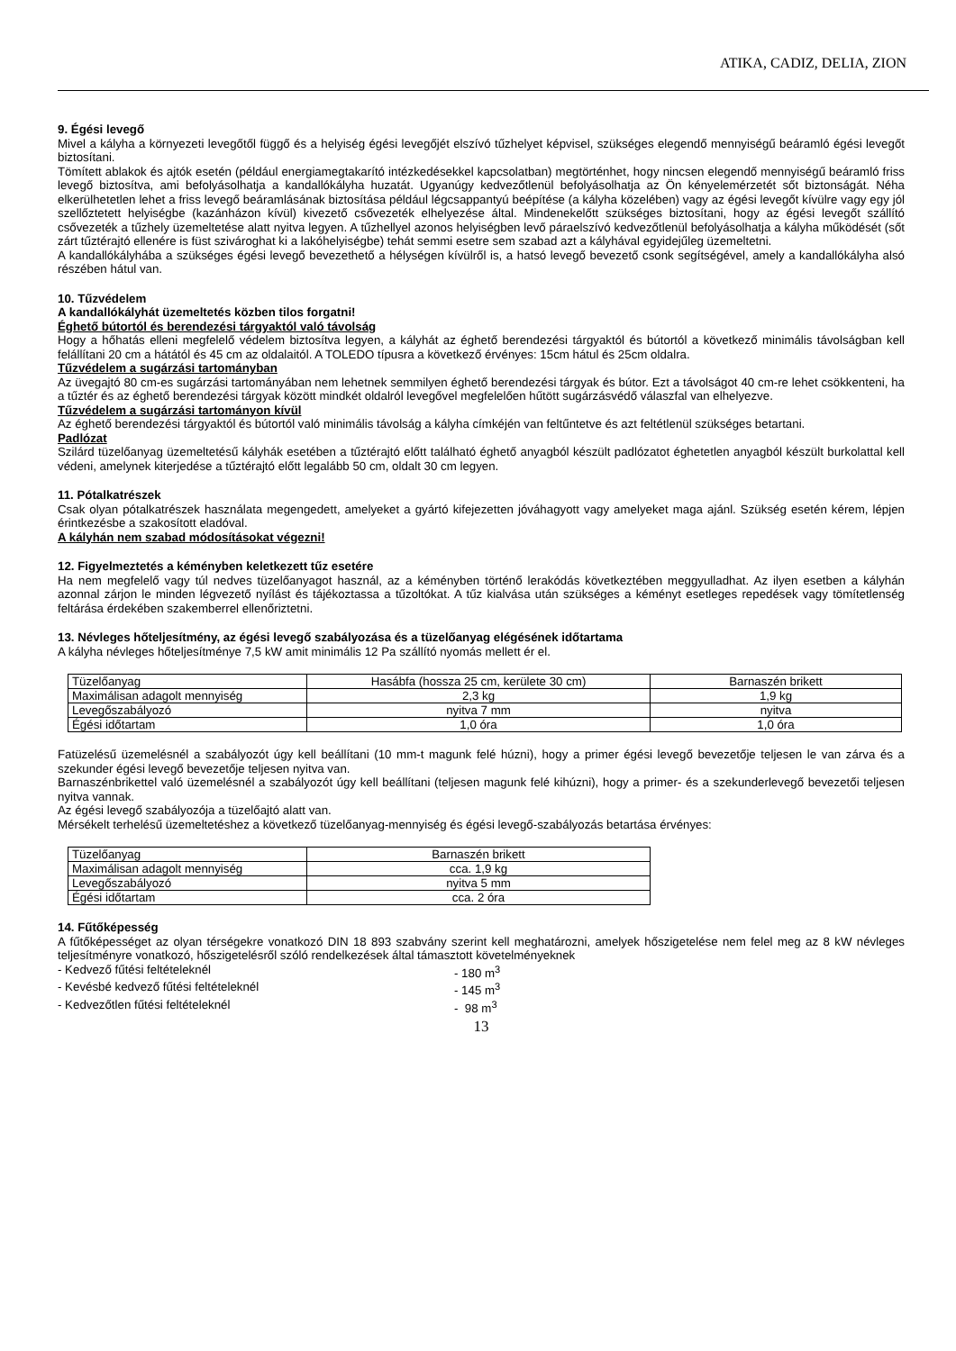ATIKA, CADIZ, DELIA, ZION
9. Égési levegő
Mivel a kályha a környezeti levegőtől függő és a helyiség égési levegőjét elszívó tűzhelyet képvisel, szükséges elegendő mennyiségű beáramló égési levegőt biztosítani.
Tömített ablakok és ajtók esetén (például energiamegtakarító intézkedésekkel kapcsolatban) megtörténhet, hogy nincsen elegendő mennyiségű beáramló friss levegő biztosítva, ami befolyásolhatja a kandallókályha huzatát. Ugyanúgy kedvezőtlenül befolyásolhatja az Ön kényelemérzetét sőt biztonságát. Néha elkerülhetetlen lehet a friss levegő beáramlásának biztosítása például légcsappantyú beépítése (a kályha közelében) vagy az égési levegőt kívülre vagy egy jól szellőztetett helyiségbe (kazánházon kívül) kivezető csővezeték elhelyezése által. Mindenekelőtt szükséges biztosítani, hogy az égési levegőt szállító csővezeték a tűzhely üzemeltetése alatt nyitva legyen. A tűzhellyel azonos helyiségben levő páraelszívó kedvezőtlenül befolyásolhatja a kályha működését (sőt zárt tűztérajtó ellenére is füst szivároghat ki a lakóhelyiségbe) tehát semmi esetre sem szabad azt a kályhával egyidejűleg üzemeltetni.
A kandallókályhába a szükséges égési levegő bevezethető a hélységen kívülről is, a hatsó levegő bevezető csonk segítségével, amely a kandallókályha alsó részében hátul van.
10. Tűzvédelem
A kandallókályhát üzemeltetés közben tilos forgatni!
Éghető bútortól és berendezési tárgyaktól való távolság
Hogy a hőhatás elleni megfelelő védelem biztosítva legyen, a kályhát az éghető berendezési tárgyaktól és bútortól a következő minimális távolságban kell felállítani 20 cm a hátától és 45 cm az oldalaitól. A TOLEDO típusra a következő érvényes: 15cm hátul és 25cm oldalra.
Tűzvédelem a sugárzási tartományban
Az üvegajtó 80 cm-es sugárzási tartományában nem lehetnek semmilyen éghető berendezési tárgyak és bútor. Ezt a távolságot 40 cm-re lehet csökkenteni, ha a tűztér és az éghető berendezési tárgyak között mindkét oldalról levegővel megfelelően hűtött sugárzásvédő válaszfal van elhelyezve.
Tűzvédelem a sugárzási tartományon kívül
Az éghető berendezési tárgyaktól és bútortól való minimális távolság a kályha címkéjén van feltűntetve és azt feltétlenül szükséges betartani.
Padlózat
Szilárd tüzelőanyag üzemeltetésű kályhák esetében a tűztérajtó előtt található éghető anyagból készült padlózatot éghetetlen anyagból készült burkolattal kell védeni, amelynek kiterjedése a tűztérajtó előtt legalább 50 cm, oldalt 30 cm legyen.
11. Pótalkatrészek
Csak olyan pótalkatrészek használata megengedett, amelyeket a gyártó kifejezetten jóváhagyott vagy amelyeket maga ajánl. Szükség esetén kérem, lépjen érintkezésbe a szakosított eladóval.
A kályhán nem szabad módosításokat végezni!
12. Figyelmeztetés a kéményben keletkezett tűz esetére
Ha nem megfelelő vagy túl nedves tüzelőanyagot használ, az a kéményben történő lerakódás következtében meggyulladhat. Az ilyen esetben a kályhán azonnal zárjon le minden légvezető nyílást és tájékoztassa a tűzoltókat. A tűz kialvása után szükséges a kéményt esetleges repedések vagy tömítetlenség feltárása érdekében szakemberrel ellenőriztetni.
13. Névleges hőteljesítmény, az égési levegő szabályozása és a tüzelőanyag elégésének időtartama
A kályha névleges hőteljesítménye 7,5 kW amit minimális 12 Pa szállító nyomás mellett ér el.
| Tüzelőanyag | Hasábfa (hossza 25 cm, kerülete 30 cm) | Barnaszén brikett |
| Maximálisan adagolt mennyiség | 2,3 kg | 1,9 kg |
| Levegőszabályozó | nyitva 7 mm | nyitva |
| Égési időtartam | 1,0 óra | 1,0 óra |
Fatüzelésű üzemelésnél a szabályozót úgy kell beállítani (10 mm-t magunk felé húzni), hogy a primer égési levegő bevezetője teljesen le van zárva és a szekunder égési levegő bevezetője teljesen nyitva van.
Barnaszénbrikettel való üzemelésnél a szabályozót úgy kell beállítani (teljesen magunk felé kihúzni), hogy a primer- és a szekunderlevegő bevezetői teljesen nyitva vannak.
Az égési levegő szabályozója a tüzelőajtó alatt van.
Mérsékelt terhelésű üzemeltetéshez a következő tüzelőanyag-mennyiség és égési levegő-szabályozás betartása érvényes:
| Tüzelőanyag | Barnaszén brikett |
| Maximálisan adagolt mennyiség | cca. 1,9 kg |
| Levegőszabályozó | nyitva 5 mm |
| Égési időtartam | cca. 2 óra |
14. Fűtőképesség
A fűtőképességet az olyan térségekre vonatkozó DIN 18 893 szabvány szerint kell meghatározni, amelyek hőszigetelése nem felel meg az 8 kW névleges teljesítményre vonatkozó, hőszigetelésről szóló rendelkezések által támasztott követelményeknek
- Kedvező fűtési feltételeknél - 180 m<sup>3</sup>
- Kevésbé kedvező fűtési feltételeknél - 145 m<sup>3</sup>
- Kedvezőtlen fűtési feltételeknél - 98 m<sup>3</sup>
13